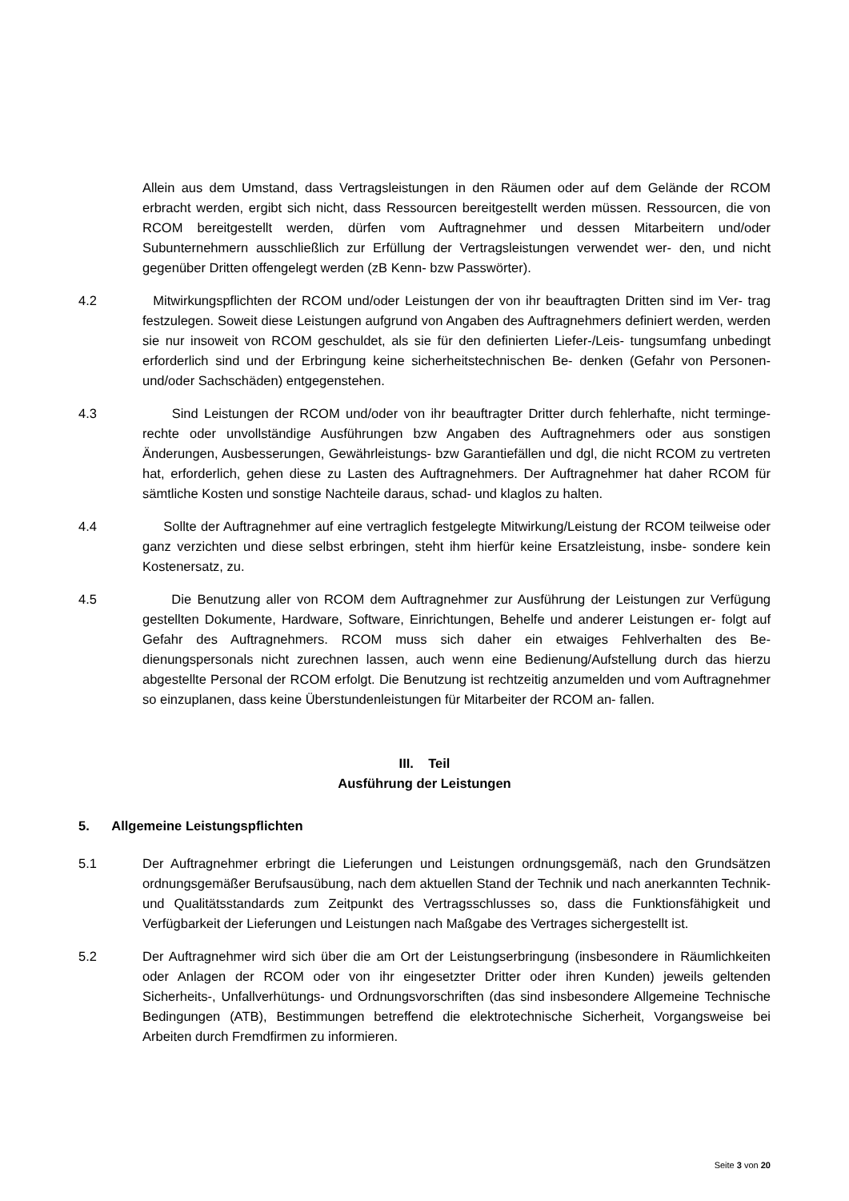Allein aus dem Umstand, dass Vertragsleistungen in den Räumen oder auf dem Gelände der RCOM erbracht werden, ergibt sich nicht, dass Ressourcen bereitgestellt werden müssen. Ressourcen, die von RCOM bereitgestellt werden, dürfen vom Auftragnehmer und dessen Mitarbeitern und/oder Subunternehmern ausschließlich zur Erfüllung der Vertragsleistungen verwendet wer- den, und nicht gegenüber Dritten offengelegt werden (zB Kenn- bzw Passwörter).
4.2 Mitwirkungspflichten der RCOM und/oder Leistungen der von ihr beauftragten Dritten sind im Ver- trag festzulegen. Soweit diese Leistungen aufgrund von Angaben des Auftragnehmers definiert werden, werden sie nur insoweit von RCOM geschuldet, als sie für den definierten Liefer-/Leis- tungsumfang unbedingt erforderlich sind und der Erbringung keine sicherheitstechnischen Be- denken (Gefahr von Personen- und/oder Sachschäden) entgegenstehen.
4.3 Sind Leistungen der RCOM und/oder von ihr beauftragter Dritter durch fehlerhafte, nicht terminge- rechte oder unvollständige Ausführungen bzw Angaben des Auftragnehmers oder aus sonstigen Änderungen, Ausbesserungen, Gewährleistungs- bzw Garantiefällen und dgl, die nicht RCOM zu vertreten hat, erforderlich, gehen diese zu Lasten des Auftragnehmers. Der Auftragnehmer hat daher RCOM für sämtliche Kosten und sonstige Nachteile daraus, schad- und klaglos zu halten.
4.4 Sollte der Auftragnehmer auf eine vertraglich festgelegte Mitwirkung/Leistung der RCOM teilweise oder ganz verzichten und diese selbst erbringen, steht ihm hierfür keine Ersatzleistung, insbe- sondere kein Kostenersatz, zu.
4.5 Die Benutzung aller von RCOM dem Auftragnehmer zur Ausführung der Leistungen zur Verfügung gestellten Dokumente, Hardware, Software, Einrichtungen, Behelfe und anderer Leistungen er- folgt auf Gefahr des Auftragnehmers. RCOM muss sich daher ein etwaiges Fehlverhalten des Be- dienungspersonals nicht zurechnen lassen, auch wenn eine Bedienung/Aufstellung durch das hierzu abgestellte Personal der RCOM erfolgt. Die Benutzung ist rechtzeitig anzumelden und vom Auftragnehmer so einzuplanen, dass keine Überstundenleistungen für Mitarbeiter der RCOM an- fallen.
III. Teil
Ausführung der Leistungen
5. Allgemeine Leistungspflichten
5.1 Der Auftragnehmer erbringt die Lieferungen und Leistungen ordnungsgemäß, nach den Grundsätzen ordnungsgemäßer Berufsausübung, nach dem aktuellen Stand der Technik und nach anerkannten Technik- und Qualitätsstandards zum Zeitpunkt des Vertragsschlusses so, dass die Funktionsfähigkeit und Verfügbarkeit der Lieferungen und Leistungen nach Maßgabe des Vertrages sichergestellt ist.
5.2 Der Auftragnehmer wird sich über die am Ort der Leistungserbringung (insbesondere in Räumlichkeiten oder Anlagen der RCOM oder von ihr eingesetzter Dritter oder ihren Kunden) jeweils geltenden Sicherheits-, Unfallverhütungs- und Ordnungsvorschriften (das sind insbesondere Allgemeine Technische Bedingungen (ATB), Bestimmungen betreffend die elektrotechnische Sicherheit, Vorgangsweise bei Arbeiten durch Fremdfirmen zu informieren.
Seite 3 von 20